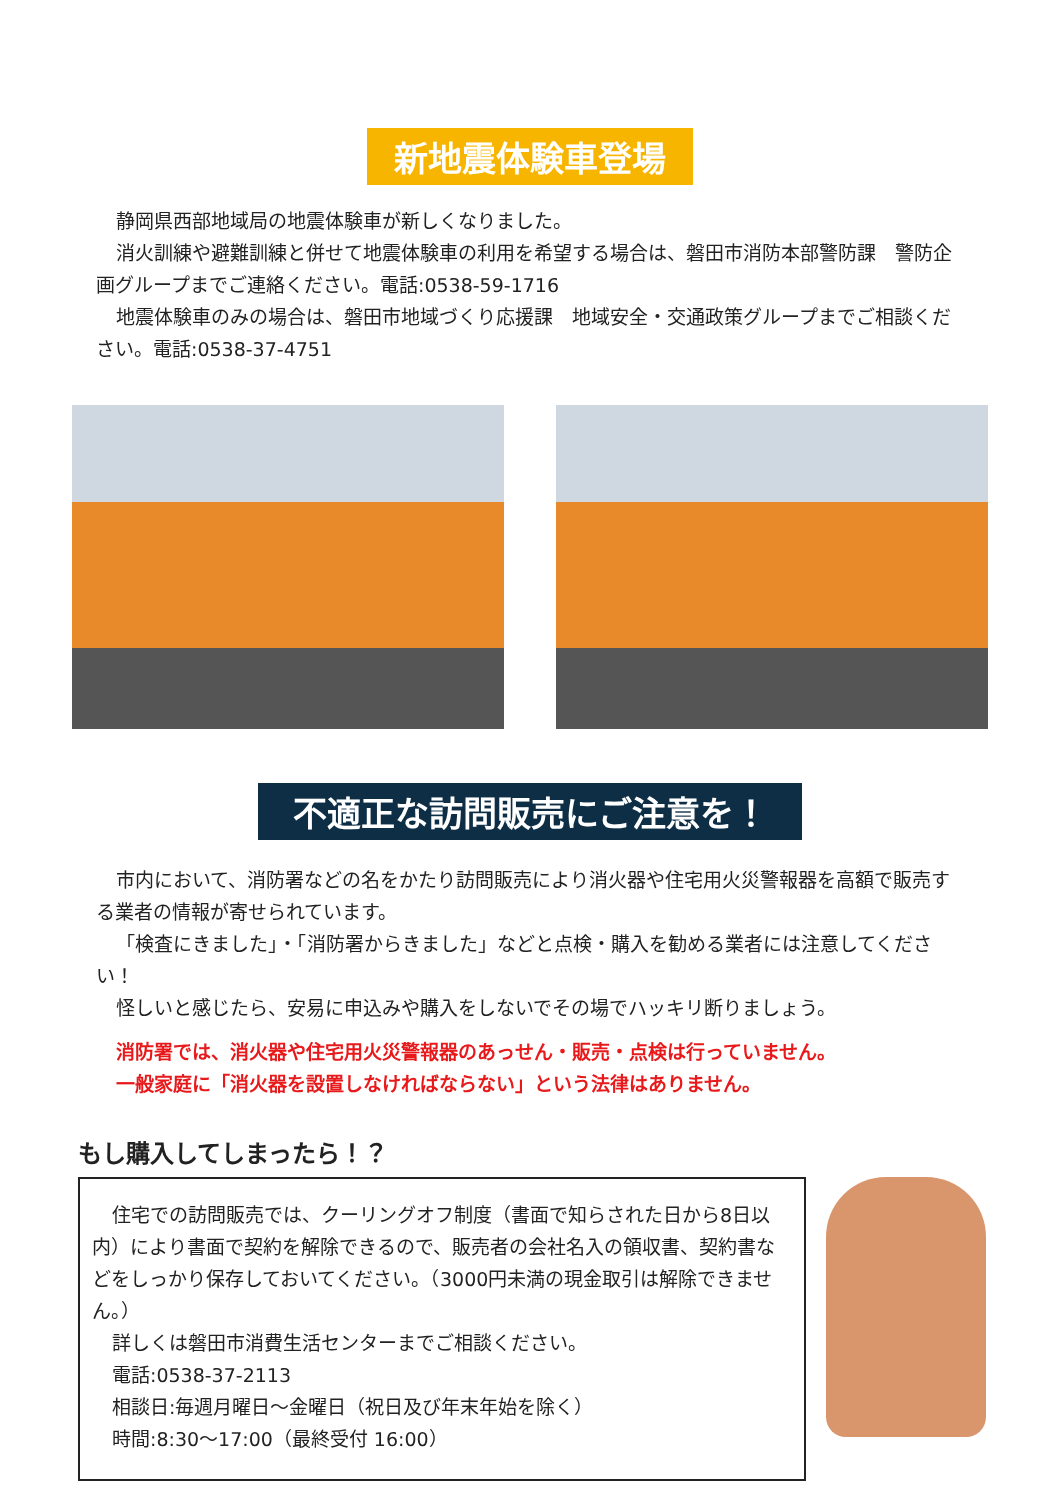新地震体験車登場
静岡県西部地域局の地震体験車が新しくなりました。
消火訓練や避難訓練と併せて地震体験車の利用を希望する場合は、磐田市消防本部警防課　警防企画グループまでご連絡ください。電話:0538-59-1716
地震体験車のみの場合は、磐田市地域づくり応援課　地域安全・交通政策グループまでご相談ください。電話:0538-37-4751
不適正な訪問販売にご注意を！
市内において、消防署などの名をかたり訪問販売により消火器や住宅用火災警報器を高額で販売する業者の情報が寄せられています。
「検査にきました」・「消防署からきました」などと点検・購入を勧める業者には注意してください！
怪しいと感じたら、安易に申込みや購入をしないでその場でハッキリ断りましょう。
消防署では、消火器や住宅用火災警報器のあっせん・販売・点検は行っていません。
一般家庭に「消火器を設置しなければならない」という法律はありません。
もし購入してしまったら！？
住宅での訪問販売では、クーリングオフ制度（書面で知らされた日から8日以内）により書面で契約を解除できるので、販売者の会社名入の領収書、契約書などをしっかり保存しておいてください。（3000円未満の現金取引は解除できません。）
詳しくは磐田市消費生活センターまでご相談ください。
電話:0538-37-2113
相談日:毎週月曜日～金曜日（祝日及び年末年始を除く）
時間:8:30～17:00（最終受付 16:00）